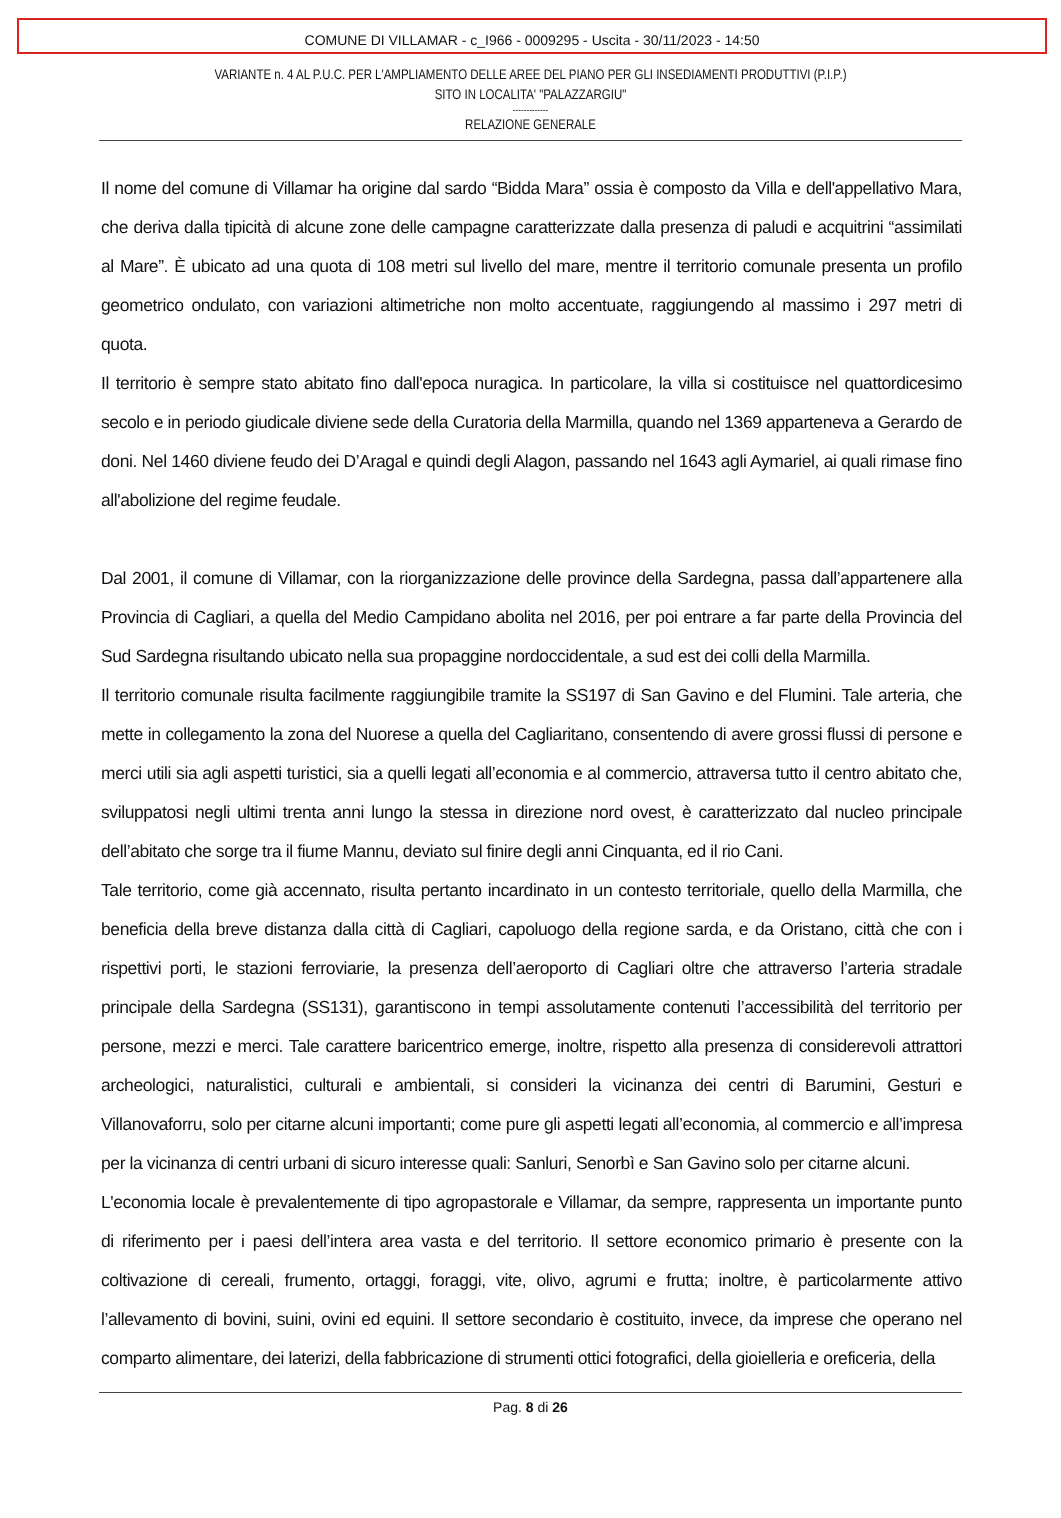COMUNE DI VILLAMAR - c_I966 - 0009295 - Uscita - 30/11/2023 - 14:50
VARIANTE n. 4 AL P.U.C. PER L'AMPLIAMENTO DELLE AREE DEL PIANO PER GLI INSEDIAMENTI PRODUTTIVI (P.I.P.)
SITO IN LOCALITA' "PALAZZARGIU"
-------------
RELAZIONE GENERALE
Il nome del comune di Villamar ha origine dal sardo “Bidda Mara” ossia è composto da Villa e dell'appellativo Mara, che deriva dalla tipicità di alcune zone delle campagne caratterizzate dalla presenza di paludi e acquitrini “assimilati al Mare”. È ubicato ad una quota di 108 metri sul livello del mare, mentre il territorio comunale presenta un profilo geometrico ondulato, con variazioni altimetriche non molto accentuate, raggiungendo al massimo i 297 metri di quota.
Il territorio è sempre stato abitato fino dall'epoca nuragica. In particolare, la villa si costituisce nel quattordicesimo secolo e in periodo giudicale diviene sede della Curatoria della Marmilla, quando nel 1369 apparteneva a Gerardo de doni. Nel 1460 diviene feudo dei D’Aragal e quindi degli Alagon, passando nel 1643 agli Aymariel, ai quali rimase fino all'abolizione del regime feudale.
Dal 2001, il comune di Villamar, con la riorganizzazione delle province della Sardegna, passa dall’appartenere alla Provincia di Cagliari, a quella del Medio Campidano abolita nel 2016, per poi entrare a far parte della Provincia del Sud Sardegna risultando ubicato nella sua propaggine nordoccidentale, a sud est dei colli della Marmilla.
Il territorio comunale risulta facilmente raggiungibile tramite la SS197 di San Gavino e del Flumini. Tale arteria, che mette in collegamento la zona del Nuorese a quella del Cagliaritano, consentendo di avere grossi flussi di persone e merci utili sia agli aspetti turistici, sia a quelli legati all’economia e al commercio, attraversa tutto il centro abitato che, sviluppatosi negli ultimi trenta anni lungo la stessa in direzione nord ovest, è caratterizzato dal nucleo principale dell’abitato che sorge tra il fiume Mannu, deviato sul finire degli anni Cinquanta, ed il rio Cani.
Tale territorio, come già accennato, risulta pertanto incardinato in un contesto territoriale, quello della Marmilla, che beneficia della breve distanza dalla città di Cagliari, capoluogo della regione sarda, e da Oristano, città che con i rispettivi porti, le stazioni ferroviarie, la presenza dell’aeroporto di Cagliari oltre che attraverso l’arteria stradale principale della Sardegna (SS131), garantiscono in tempi assolutamente contenuti l’accessibilità del territorio per persone, mezzi e merci. Tale carattere baricentrico emerge, inoltre, rispetto alla presenza di considerevoli attrattori archeologici, naturalistici, culturali e ambientali, si consideri la vicinanza dei centri di Barumini, Gesturi e Villanovaforru, solo per citarne alcuni importanti; come pure gli aspetti legati all’economia, al commercio e all’impresa per la vicinanza di centri urbani di sicuro interesse quali: Sanluri, Senorbì e San Gavino solo per citarne alcuni.
L'economia locale è prevalentemente di tipo agropastorale e Villamar, da sempre, rappresenta un importante punto di riferimento per i paesi dell’intera area vasta e del territorio. Il settore economico primario è presente con la coltivazione di cereali, frumento, ortaggi, foraggi, vite, olivo, agrumi e frutta; inoltre, è particolarmente attivo l’allevamento di bovini, suini, ovini ed equini. Il settore secondario è costituito, invece, da imprese che operano nel comparto alimentare, dei laterizi, della fabbricazione di strumenti ottici fotografici, della gioielleria e oreficeria, della
Pag. 8 di 26